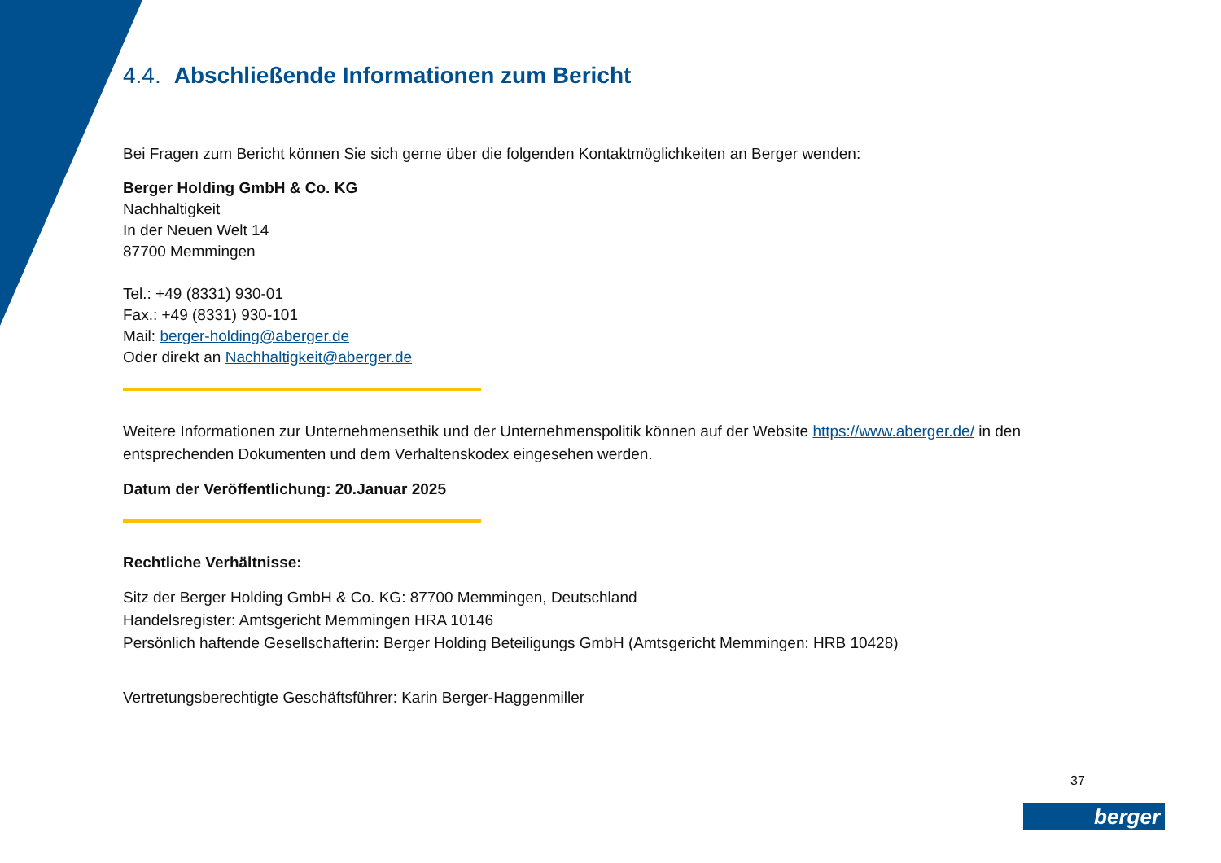4.4. Abschließende Informationen zum Bericht
Bei Fragen zum Bericht können Sie sich gerne über die folgenden Kontaktmöglichkeiten an Berger wenden:
Berger Holding GmbH & Co. KG
Nachhaltigkeit
In der Neuen Welt 14
87700 Memmingen
Tel.: +49 (8331) 930-01
Fax.: +49 (8331) 930-101
Mail: berger-holding@aberger.de
Oder direkt an Nachhaltigkeit@aberger.de
Weitere Informationen zur Unternehmensethik und der Unternehmenspolitik können auf der Website https://www.aberger.de/ in den entsprechenden Dokumenten und dem Verhaltenskodex eingesehen werden.
Datum der Veröffentlichung: 20.Januar 2025
Rechtliche Verhältnisse:
Sitz der Berger Holding GmbH & Co. KG: 87700 Memmingen, Deutschland
Handelsregister: Amtsgericht Memmingen HRA 10146
Persönlich haftende Gesellschafterin: Berger Holding Beteiligungs GmbH (Amtsgericht Memmingen: HRB 10428)
Vertretungsberechtigte Geschäftsführer: Karin Berger-Haggenmiller
37
berger